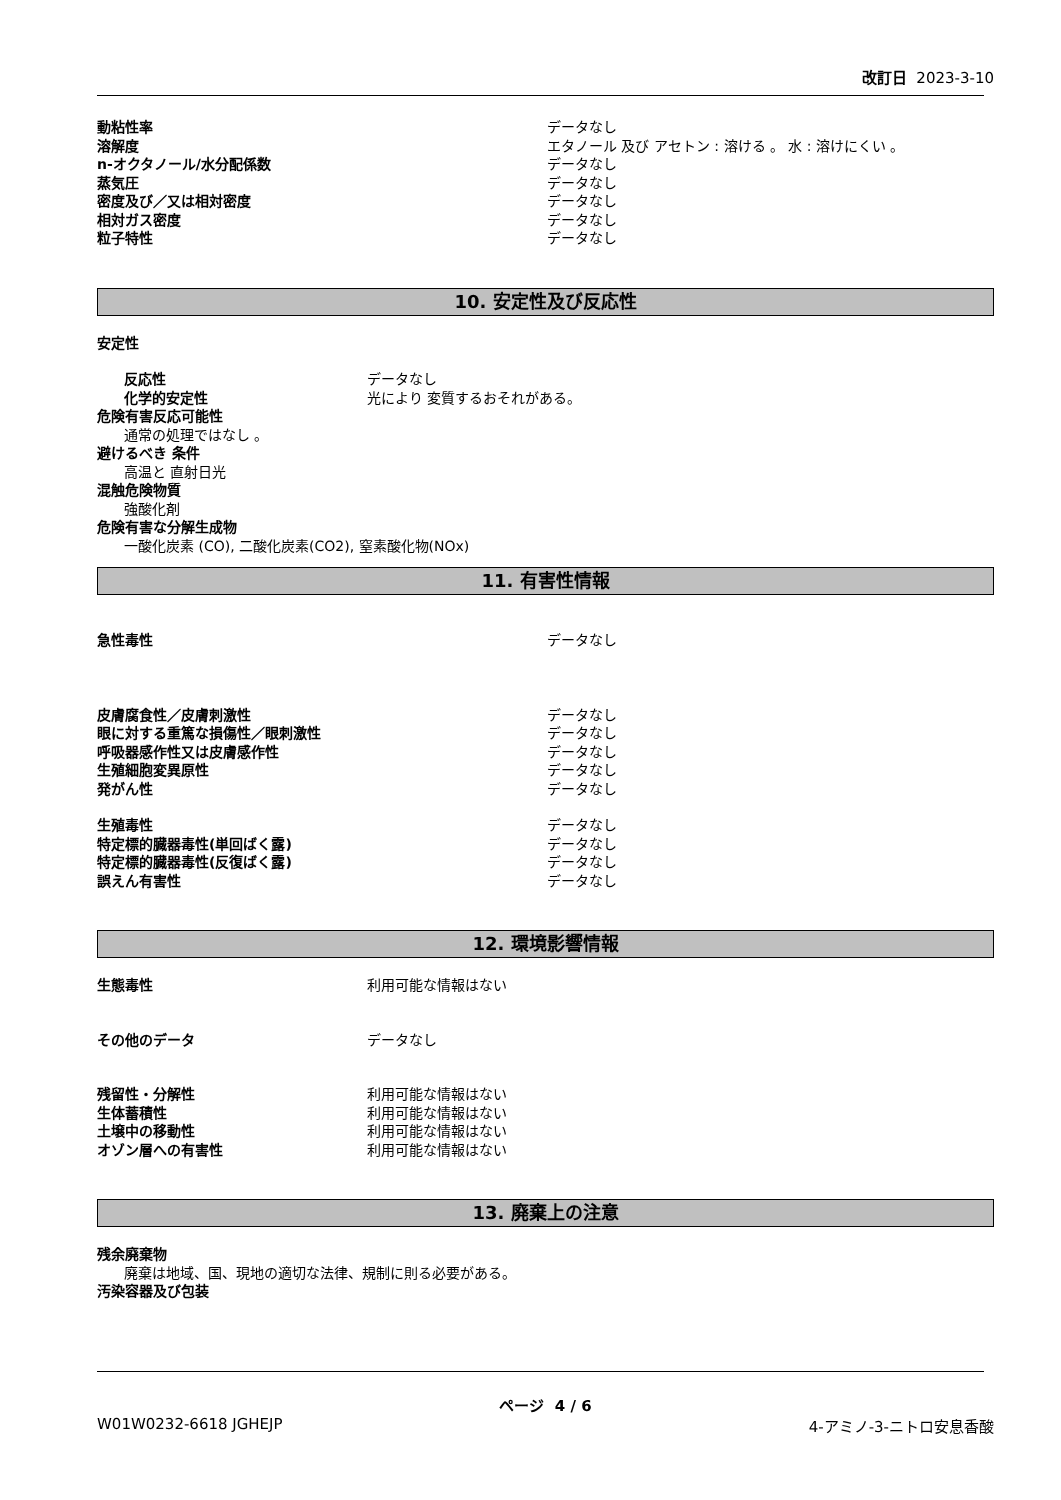改訂日 2023-3-10
動粘性率 データなし
溶解度 エタノール 及び アセトン : 溶ける 。 水 : 溶けにくい 。
n-オクタノール/水分配係数 データなし
蒸気圧 データなし
密度及び／又は相対密度 データなし
相対ガス密度 データなし
粒子特性 データなし
10. 安定性及び反応性
安定性
反応性 データなし
化学的安定性 光により 変質するおそれがある。
危険有害反応可能性
通常の処理ではなし 。
避けるべき 条件
高温と 直射日光
混触危険物質
強酸化剤
危険有害な分解生成物
一酸化炭素 (CO), 二酸化炭素(CO2), 窒素酸化物(NOx)
11. 有害性情報
急性毒性 データなし
皮膚腐食性／皮膚刺激性 データなし
眼に対する重篤な損傷性／眼刺激性 データなし
呼吸器感作性又は皮膚感作性 データなし
生殖細胞変異原性 データなし
発がん性 データなし
生殖毒性 データなし
特定標的臓器毒性(単回ばく露) データなし
特定標的臓器毒性(反復ばく露) データなし
誤えん有害性 データなし
12. 環境影響情報
生態毒性 利用可能な情報はない
その他のデータ データなし
残留性・分解性 利用可能な情報はない
生体蓄積性 利用可能な情報はない
土壌中の移動性 利用可能な情報はない
オゾン層への有害性 利用可能な情報はない
13. 廃棄上の注意
残余廃棄物
廃棄は地域、国、現地の適切な法律、規制に則る必要がある。
汚染容器及び包装
ページ 4 / 6
W01W0232-6618 JGHEJP 4-アミノ-3-ニトロ安息香酸